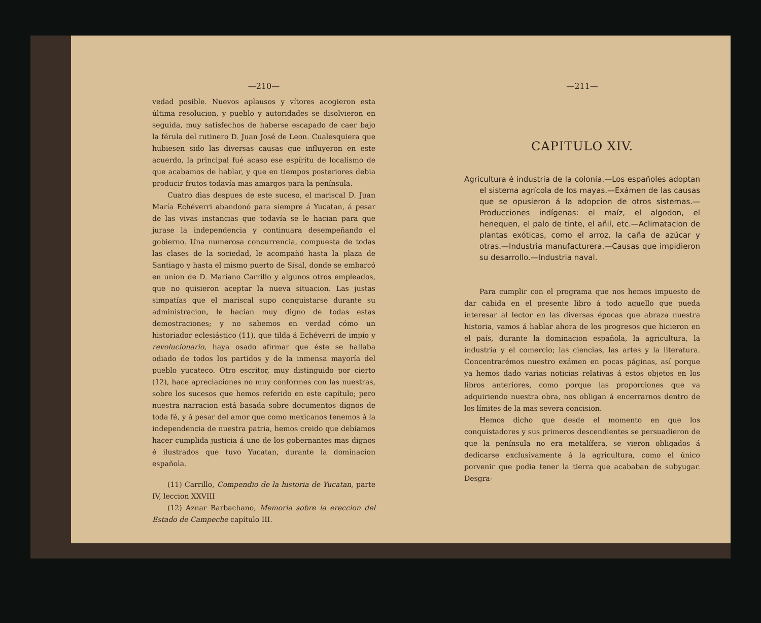—210—
vedad posible. Nuevos aplausos y vítores acogieron esta última resolucion, y pueblo y autoridades se disolvieron en seguida, muy satisfechos de haberse escapado de caer bajo la férula del rutinero D. Juan José de Leon. Cualesquiera que hubiesen sido las diversas causas que influyeron en este acuerdo, la principal fué acaso ese espíritu de localismo de que acabamos de hablar, y que en tiempos posteriores debia producir frutos todavía mas amargos para la península.
Cuatro dias despues de este suceso, el mariscal D. Juan María Echéverri abandonó para siempre á Yucatan, á pesar de las vivas instancias que todavía se le hacian para que jurase la independencia y continuara desempeñando el gobierno. Una numerosa concurrencia, compuesta de todas las clases de la sociedad, le acompañó hasta la plaza de Santiago y hasta el mismo puerto de Sisal, donde se embarcó en union de D. Mariano Carrillo y algunos otros empleados, que no quisieron aceptar la nueva situacion. Las justas simpatías que el mariscal supo conquistarse durante su administracion, le hacian muy digno de todas estas demostraciones; y no sabemos en verdad cómo un historiador eclesiástico (11), que tilda á Echéverri de impío y revolucionario, haya osado afirmar que éste se hallaba odiado de todos los partidos y de la inmensa mayoría del pueblo yucateco. Otro escritor, muy distinguido por cierto (12), hace apreciaciones no muy conformes con las nuestras, sobre los sucesos que hemos referido en este capítulo; pero nuestra narracion está basada sobre documentos dignos de toda fé, y á pesar del amor que como mexicanos tenemos á la independencia de nuestra patria, hemos creido que debíamos hacer cumplida justicia á uno de los gobernantes mas dignos é ilustrados que tuvo Yucatan, durante la dominacion española.
(11) Carrillo, Compendio de la historia de Yucatan, parte IV, leccion XXVIII
(12) Aznar Barbachano, Memoria sobre la ereccion del Estado de Campeche capítulo III.
—211—
CAPITULO XIV.
Agricultura é industria de la colonia.—Los españoles adoptan el sistema agrícola de los mayas.—Exámen de las causas que se opusieron á la adopcion de otros sistemas.—Producciones indígenas: el maíz, el algodon, el henequen, el palo de tinte, el añil, etc.—Aclimatacion de plantas exóticas, como el arroz, la caña de azúcar y otras.—Industria manufacturera.—Causas que impidieron su desarrollo.—Industria naval.
Para cumplir con el programa que nos hemos impuesto de dar cabida en el presente libro á todo aquello que pueda interesar al lector en las diversas épocas que abraza nuestra historia, vamos á hablar ahora de los progresos que hicieron en el país, durante la dominacion española, la agricultura, la industria y el comercio; las ciencias, las artes y la literatura. Concentrarémos nuestro exámen en pocas páginas, así porque ya hemos dado varias noticias relativas á estos objetos en los libros anteriores, como porque las proporciones que va adquiriendo nuestra obra, nos obligan á encerrarnos dentro de los límites de la mas severa concision.
Hemos dicho que desde el momento en que los conquistadores y sus primeros descendientes se persuadieron de que la península no era metalífera, se vieron obligados á dedicarse exclusivamente á la agricultura, como el único porvenir que podia tener la tierra que acababan de subyugar. Desgra-